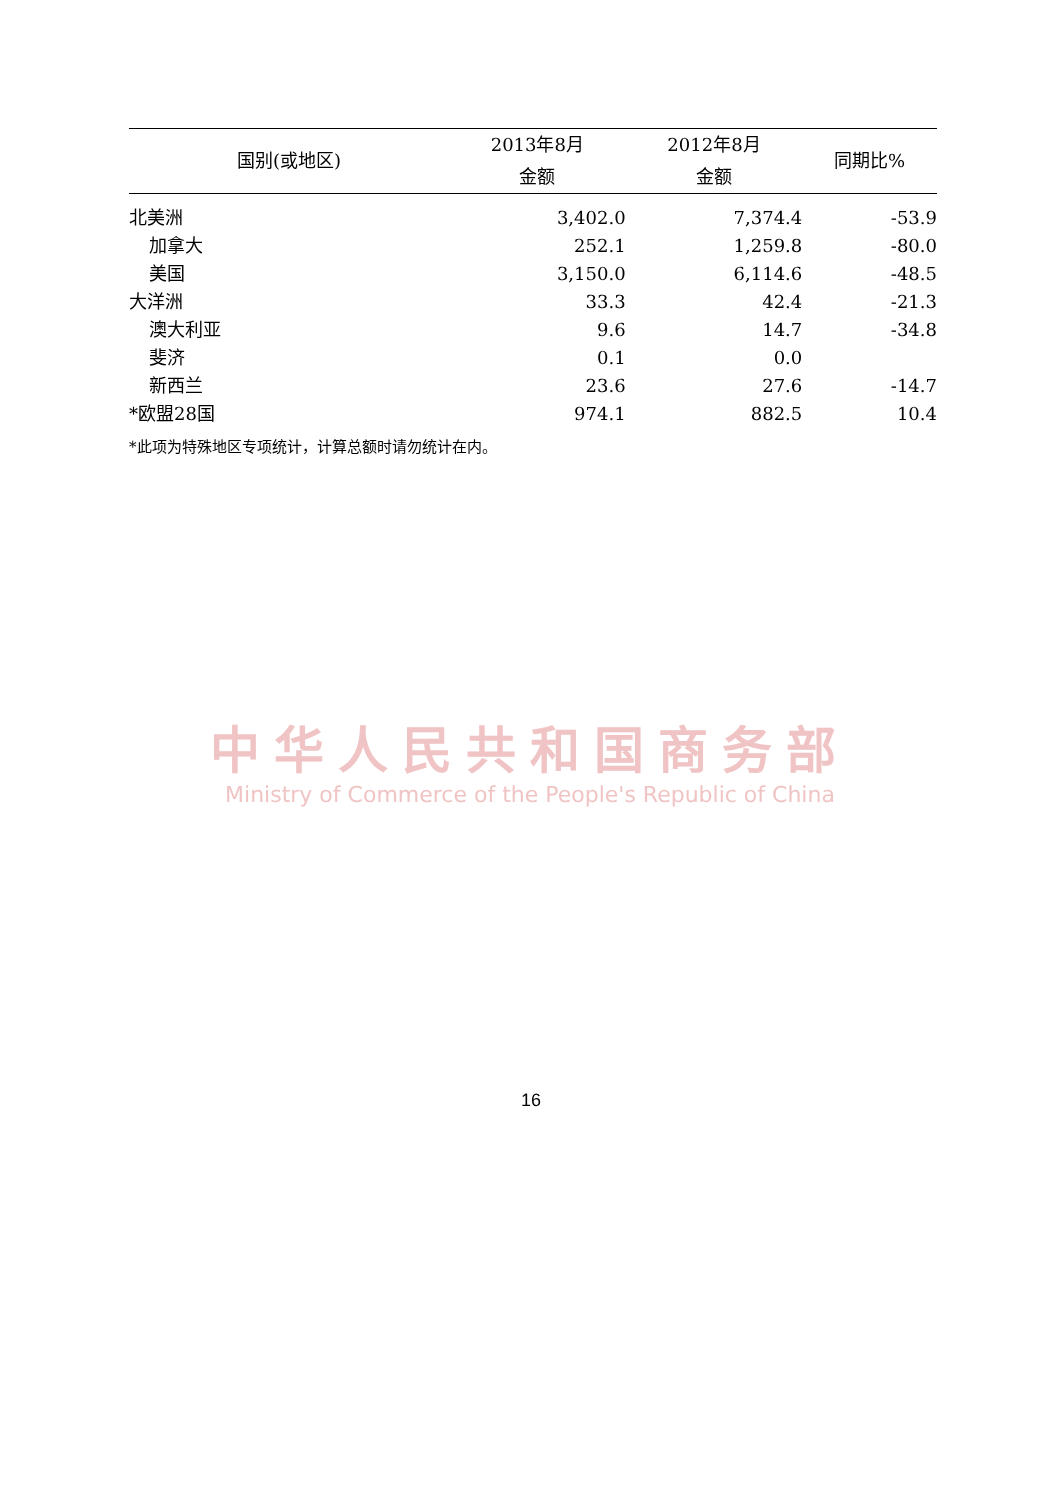| 国别(或地区) | 2013年8月 | 2012年8月 | 同期比% |
| --- | --- | --- | --- |
| | 金额 | 金额 | |
| 北美洲 | 3,402.0 | 7,374.4 | -53.9 |
| 加拿大 | 252.1 | 1,259.8 | -80.0 |
| 美国 | 3,150.0 | 6,114.6 | -48.5 |
| 大洋洲 | 33.3 | 42.4 | -21.3 |
| 澳大利亚 | 9.6 | 14.7 | -34.8 |
| 斐济 | 0.1 | 0.0 | |
| 新西兰 | 23.6 | 27.6 | -14.7 |
| *欧盟28国 | 974.1 | 882.5 | 10.4 |
*此项为特殊地区专项统计，计算总额时请勿统计在内。
中华人民共和国商务部
Ministry of Commerce of the People's Republic of China
16